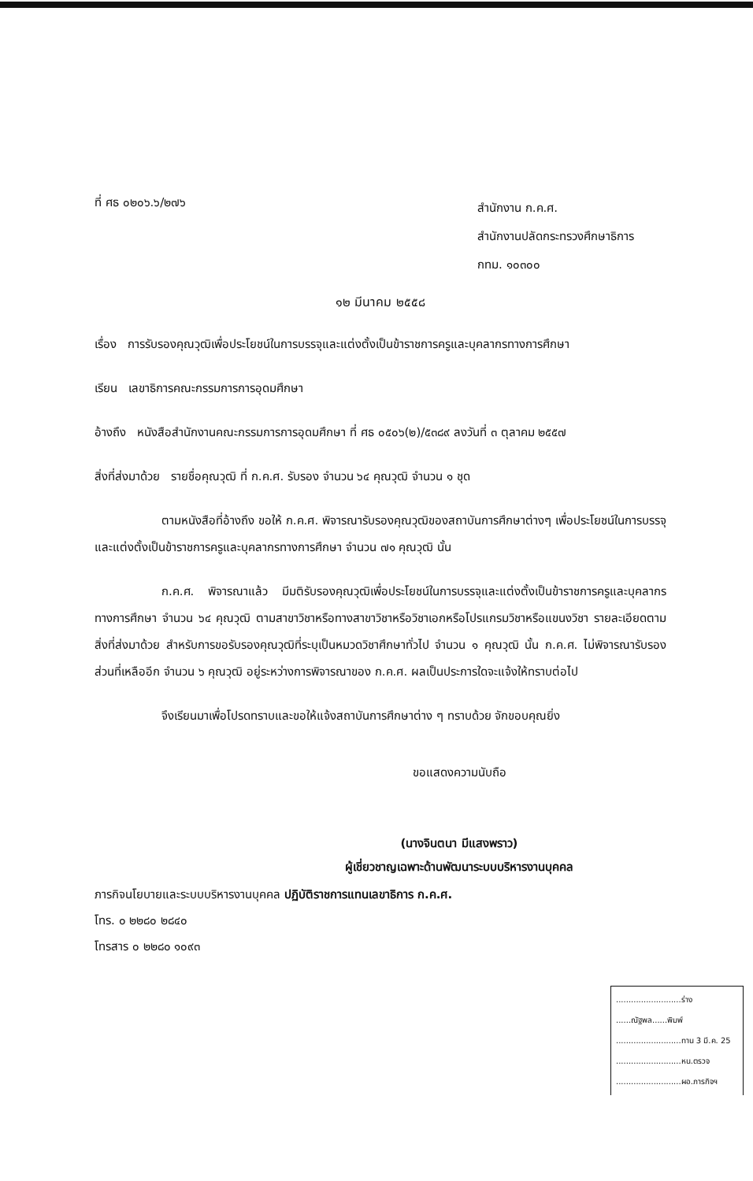ที่ ศธ ๐๒๐๖.๖/๒๗๖
สำนักงาน ก.ค.ศ.
สำนักงานปลัดกระทรวงศึกษาธิการ
กทม. ๑๐๓๐๐
๑๒ มีนาคม ๒๕๕๘
เรื่อง การรับรองคุณวุฒิเพื่อประโยชน์ในการบรรจุและแต่งตั้งเป็นข้าราชการครูและบุคลากรทางการศึกษา
เรียน เลขาธิการคณะกรรมการการอุดมศึกษา
อ้างถึง หนังสือสำนักงานคณะกรรมการการอุดมศึกษา ที่ ศธ ๐๕๐๖(๒)/๕๓๘๙ ลงวันที่ ๓ ตุลาคม ๒๕๕๗
สิ่งที่ส่งมาด้วย รายชื่อคุณวุฒิ ที่ ก.ค.ศ. รับรอง จำนวน ๖๔ คุณวุฒิ จำนวน ๑ ชุด
ตามหนังสือที่อ้างถึง ขอให้ ก.ค.ศ. พิจารณารับรองคุณวุฒิของสถาบันการศึกษาต่างๆ เพื่อประโยชน์ในการบรรจุและแต่งตั้งเป็นข้าราชการครูและบุคลากรทางการศึกษา จำนวน ๗๑ คุณวุฒิ นั้น
ก.ค.ศ. พิจารณาแล้ว มีมติรับรองคุณวุฒิเพื่อประโยชน์ในการบรรจุและแต่งตั้งเป็นข้าราชการครูและบุคลากรทางการศึกษา จำนวน ๖๔ คุณวุฒิ ตามสาขาวิชาหรือทางสาขาวิชาหรือวิชาเอกหรือโปรแกรมวิชาหรือแขนงวิชา รายละเอียดตามสิ่งที่ส่งมาด้วย สำหรับการขอรับรองคุณวุฒิที่ระบุเป็นหมวดวิชาศึกษาทั่วไป จำนวน ๑ คุณวุฒิ นั้น ก.ค.ศ. ไม่พิจารณารับรอง ส่วนที่เหลืออีก จำนวน ๖ คุณวุฒิ อยู่ระหว่างการพิจารณาของ ก.ค.ศ. ผลเป็นประการใดจะแจ้งให้ทราบต่อไป
จึงเรียนมาเพื่อโปรดทราบและขอให้แจ้งสถาบันการศึกษาต่าง ๆ ทราบด้วย จักขอบคุณยิ่ง
ขอแสดงความนับถือ
(นางจินตนา มีแสงพราว)
ผู้เชี่ยวชาญเฉพาะด้านพัฒนาระบบบริหารงานบุคคล
ภารกิจนโยบายและระบบบริหารงานบุคคล ปฏิบัติราชการแทนเลขาธิการ ก.ค.ศ.
โทร. ๐ ๒๒๘๐ ๒๘๔๐
โทรสาร ๐ ๒๒๘๐ ๑๐๙๓
..........................ร่าง
......ณัฐพล......พิมพ์
..........................ทาน 3 มี.ค. 25
..........................หน.ตรวจ
..........................ผอ.ภารกิจฯ